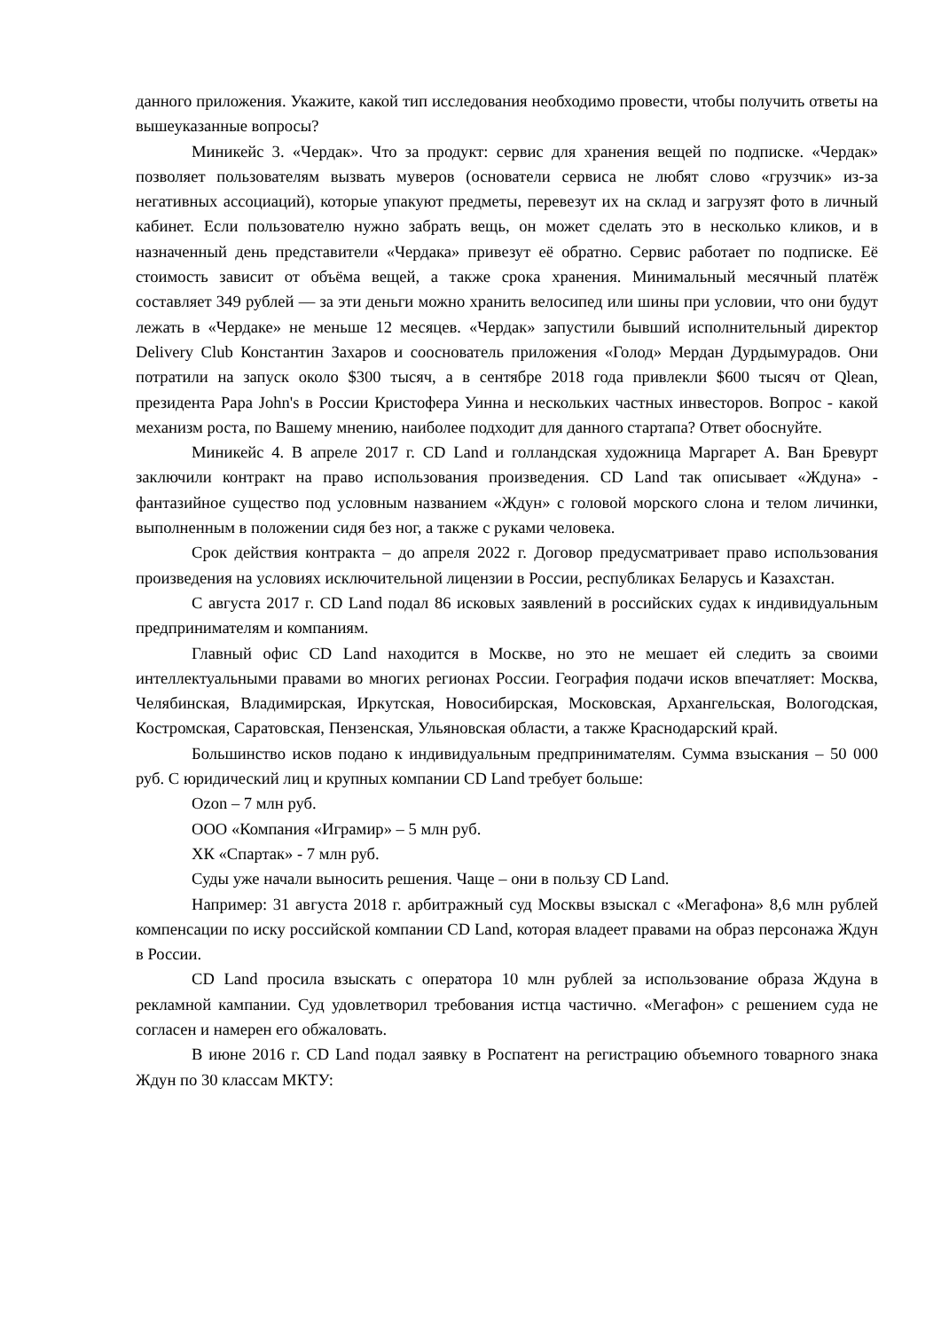данного приложения. Укажите, какой тип исследования необходимо провести, чтобы получить ответы на вышеуказанные вопросы?
Миникейс 3. «Чердак». Что за продукт: сервис для хранения вещей по подписке. «Чердак» позволяет пользователям вызвать муверов (основатели сервиса не любят слово «грузчик» из-за негативных ассоциаций), которые упакуют предметы, перевезут их на склад и загрузят фото в личный кабинет. Если пользователю нужно забрать вещь, он может сделать это в несколько кликов, и в назначенный день представители «Чердака» привезут её обратно. Сервис работает по подписке. Её стоимость зависит от объёма вещей, а также срока хранения. Минимальный месячный платёж составляет 349 рублей — за эти деньги можно хранить велосипед или шины при условии, что они будут лежать в «Чердаке» не меньше 12 месяцев. «Чердак» запустили бывший исполнительный директор Delivery Club Константин Захаров и сооснователь приложения «Голод» Мердан Дурдымурадов. Они потратили на запуск около $300 тысяч, а в сентябре 2018 года привлекли $600 тысяч от Qlean, президента Papa John's в России Кристофера Уинна и нескольких частных инвесторов. Вопрос - какой механизм роста, по Вашему мнению, наиболее подходит для данного стартапа? Ответ обоснуйте.
Миникейс 4. В апреле 2017 г. CD Land и голландская художница Маргарет А. Ван Бревурт заключили контракт на право использования произведения. CD Land так описывает «Ждуна» - фантазийное существо под условным названием «Ждун» с головой морского слона и телом личинки, выполненным в положении сидя без ног, а также с руками человека.
Срок действия контракта – до апреля 2022 г. Договор предусматривает право использования произведения на условиях исключительной лицензии в России, республиках Беларусь и Казахстан.
С августа 2017 г. CD Land подал 86 исковых заявлений в российских судах к индивидуальным предпринимателям и компаниям.
Главный офис CD Land находится в Москве, но это не мешает ей следить за своими интеллектуальными правами во многих регионах России. География подачи исков впечатляет: Москва, Челябинская, Владимирская, Иркутская, Новосибирская, Московская, Архангельская, Вологодская, Костромская, Саратовская, Пензенская, Ульяновская области, а также Краснодарский край.
Большинство исков подано к индивидуальным предпринимателям. Сумма взыскания – 50 000 руб. С юридический лиц и крупных компании CD Land требует больше:
Ozon – 7 млн руб.
ООО «Компания «Играмир» – 5 млн руб.
ХК «Спартак» - 7 млн руб.
Суды уже начали выносить решения. Чаще – они в пользу CD Land.
Например: 31 августа 2018 г. арбитражный суд Москвы взыскал с «Мегафона» 8,6 млн рублей компенсации по иску российской компании CD Land, которая владеет правами на образ персонажа Ждун в России.
CD Land просила взыскать с оператора 10 млн рублей за использование образа Ждуна в рекламной кампании. Суд удовлетворил требования истца частично. «Мегафон» с решением суда не согласен и намерен его обжаловать.
В июне 2016 г. CD Land подал заявку в Роспатент на регистрацию объемного товарного знака Ждун по 30 классам МКТУ: